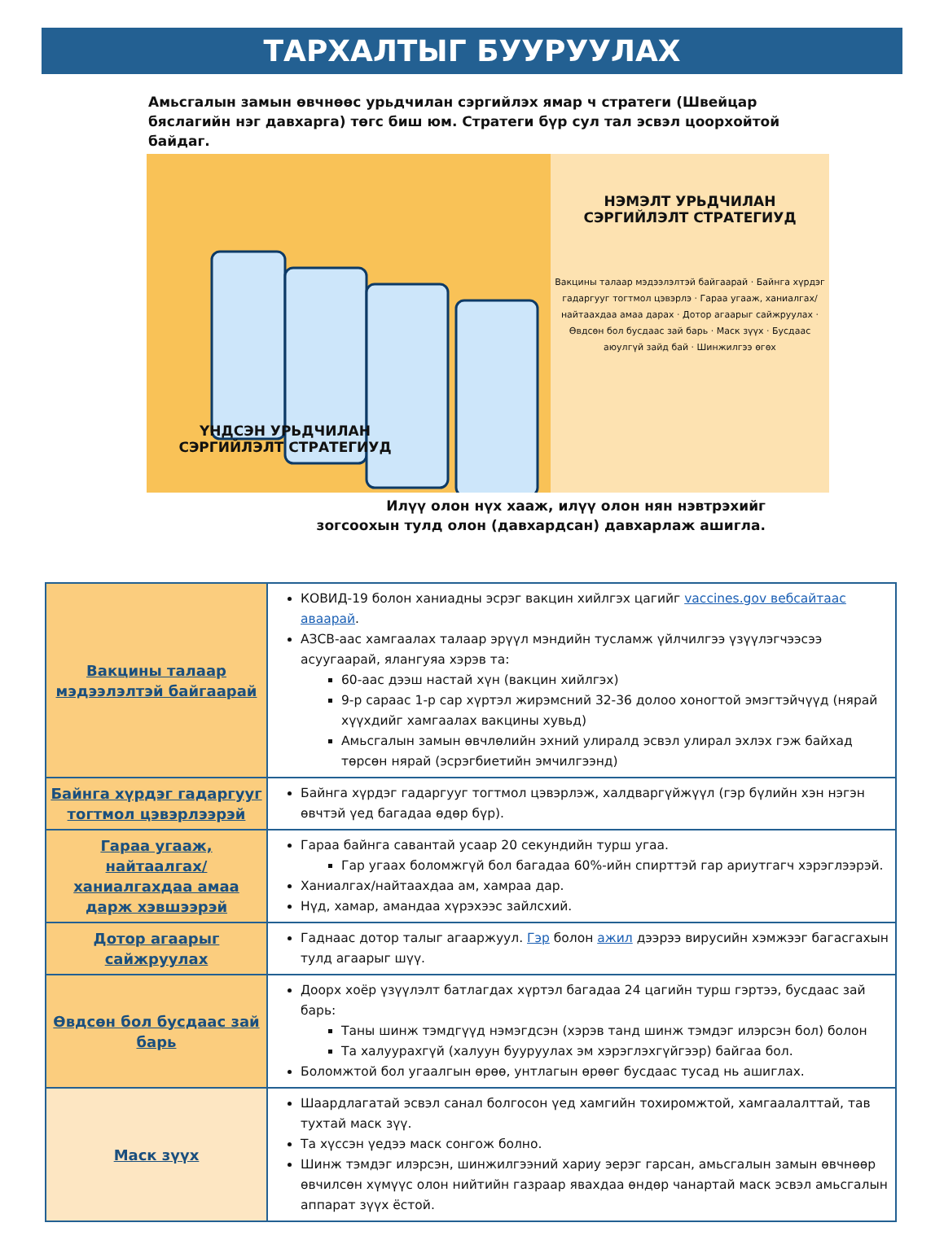ТАРХАЛТЫГ БУУРУУЛАХ
Амьсгалын замын өвчнөөс урьдчилан сэргийлэх ямар ч стратеги (Швейцар бяслагийн нэг давхарга) төгс биш юм. Стратеги бүр сул тал эсвэл цоорхойтой байдаг.
ҮНДСЭН УРЬДЧИЛАН СЭРГИЙЛЭЛТ СТРАТЕГИУД
НЭМЭЛТ УРЬДЧИЛАН
СЭРГИЙЛЭЛТ СТРАТЕГИУД
Вакцины талаар мэдээлэлтэй байгаарай · Байнга хүрдэг гадаргууг тогтмол цэвэрлэ · Гараа угааж, ханиалгах/найтаахдаа амаа дарах · Дотор агаарыг сайжруулах · Өвдсөн бол бусдаас зай барь · Маск зүүх · Бусдаас аюулгүй зайд бай · Шинжилгээ өгөх
Илүү олон нүх хааж, илүү олон нян нэвтрэхийг зогсоохын тулд олон (давхардсан) давхарлаж ашигла.
| Вакцины талаар мэдээлэлтэй байгаарай | КОВИД-19 болон ханиадны эсрэг вакцин хийлгэх цагийг vaccines.gov вебсайтаас аваарай . АЗСВ-аас хамгаалах талаар эрүүл мэндийн тусламж үйлчилгээ үзүүлэгчээсээ асуугаарай, ялангуяа хэрэв та: 60-аас дээш настай хүн (вакцин хийлгэх) 9-р сараас 1-р сар хүртэл жирэмсний 32-36 долоо хоногтой эмэгтэйчүүд (нярай хүүхдийг хамгаалах вакцины хувьд) Амьсгалын замын өвчлөлийн эхний улиралд эсвэл улирал эхлэх гэж байхад төрсөн нярай (эсрэгбиетийн эмчилгээнд) |
| Байнга хүрдэг гадаргууг тогтмол цэвэрлээрэй | Байнга хүрдэг гадаргууг тогтмол цэвэрлэж, халдваргүйжүүл (гэр бүлийн хэн нэгэн өвчтэй үед багадаа өдөр бүр). |
| Гараа угааж, найтаалгах/ханиалгахдаа амаа дарж хэвшээрэй | Гараа байнга савантай усаар 20 секундийн турш угаа. Гар угаах боломжгүй бол багадаа 60%-ийн спирттэй гар ариутгагч хэрэглээрэй. Ханиалгах/найтаахдаа ам, хамраа дар. Нүд, хамар, амандаа хүрэхээс зайлсхий. |
| Дотор агаарыг сайжруулах | Гаднаас дотор талыг агааржуул. Гэр болон ажил дээрээ вирусийн хэмжээг багасгахын тулд агаарыг шүү. |
| Өвдсөн бол бусдаас зай барь | Доорх хоёр үзүүлэлт батлагдах хүртэл багадаа 24 цагийн турш гэртээ, бусдаас зай барь: Таны шинж тэмдгүүд нэмэгдсэн (хэрэв танд шинж тэмдэг илэрсэн бол) болон Та халуурахгүй (халуун бууруулах эм хэрэглэхгүйгээр) байгаа бол. Боломжтой бол угаалгын өрөө, унтлагын өрөөг бусдаас тусад нь ашиглах. |
| Маск зүүх | Шаардлагатай эсвэл санал болгосон үед хамгийн тохиромжтой, хамгаалалттай, тав тухтай маск зүү. Та хүссэн үедээ маск сонгож болно. Шинж тэмдэг илэрсэн, шинжилгээний хариу эерэг гарсан, амьсгалын замын өвчнөөр өвчилсөн хүмүүс олон нийтийн газраар явахдаа өндөр чанартай маск эсвэл амьсгалын аппарат зүүх ёстой. |